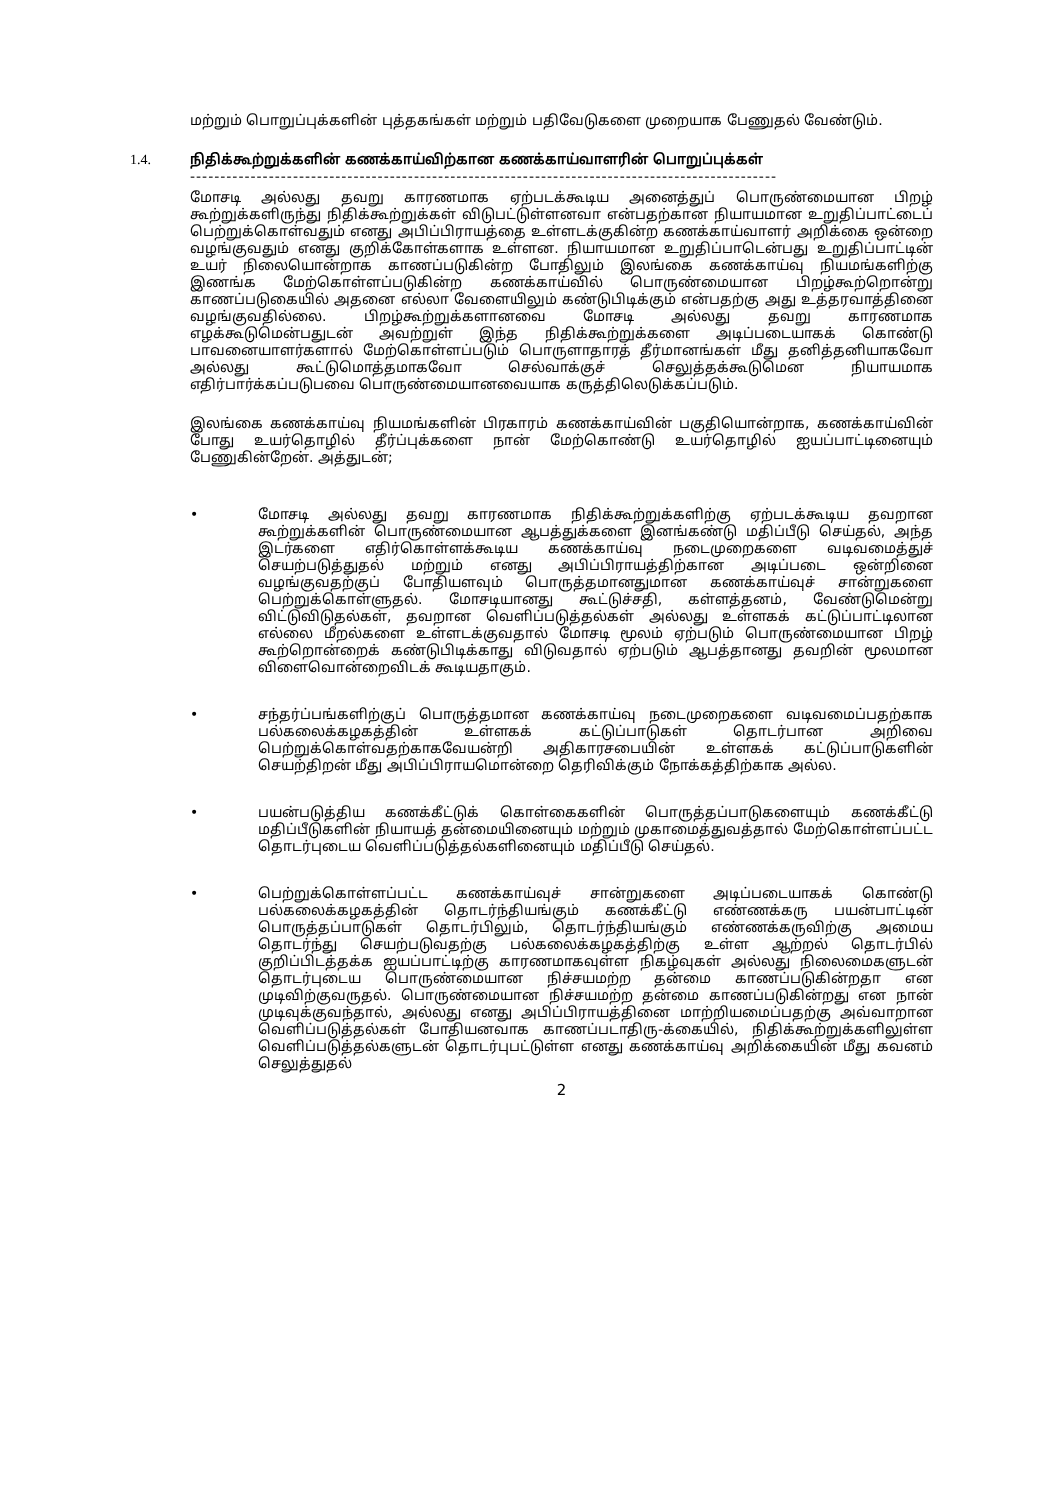மற்றும் பொறுப்புக்களின் புத்தகங்கள் மற்றும் பதிவேடுகளை முறையாக பேணுதல் வேண்டும்.
1.4. நிதிக்கூற்றுக்களின் கணக்காய்விற்கான கணக்காய்வாளரின் பொறுப்புக்கள்
-------------------------------------------------------------------------------------------------
மோசடி அல்லது தவறு காரணமாக ஏற்படக்கூடிய அனைத்துப் பொருண்மையான பிறழ் கூற்றுக்களிருந்து நிதிக்கூற்றுக்கள் விடுபட்டுள்ளனவா என்பதற்கான நியாயமான உறுதிப்பாட்டைப் பெற்றுக்கொள்வதும் எனது அபிப்பிராயத்தை உள்ளடக்குகின்ற கணக்காய்வாளர் அறிக்கை ஒன்றை வழங்குவதும் எனது குறிக்கோள்களாக உள்ளன. நியாயமான உறுதிப்பாடென்பது உறுதிப்பாட்டின் உயர் நிலையொன்றாக காணப்படுகின்ற போதிலும் இலங்கை கணக்காய்வு நியமங்களிற்கு இணங்க மேற்கொள்ளப்படுகின்ற கணக்காய்வில் பொருண்மையான பிறழ்கூற்றொன்று காணப்படுகையில் அதனை எல்லா வேளையிலும் கண்டுபிடிக்கும் என்பதற்கு அது உத்தரவாத்தினை வழங்குவதில்லை. பிறழ்கூற்றுக்களானவை மோசடி அல்லது தவறு காரணமாக எழக்கூடுமென்பதுடன் அவற்றுள் இந்த நிதிக்கூற்றுக்களை அடிப்படையாகக் கொண்டு பாவனையாளர்களால் மேற்கொள்ளப்படும் பொருளாதாரத் தீர்மானங்கள் மீது தனித்தனியாகவோ அல்லது கூட்டுமொத்தமாகவோ செல்வாக்குச் செலுத்தக்கூடுமென நியாயமாக எதிர்பார்க்கப்படுபவை பொருண்மையானவையாக கருத்திலெடுக்கப்படும்.
இலங்கை கணக்காய்வு நியமங்களின் பிரகாரம் கணக்காய்வின் பகுதியொன்றாக, கணக்காய்வின் போது உயர்தொழில் தீர்ப்புக்களை நான் மேற்கொண்டு உயர்தொழில் ஐயப்பாட்டினையும் பேணுகின்றேன். அத்துடன்;
• மோசடி அல்லது தவறு காரணமாக நிதிக்கூற்றுக்களிற்கு ஏற்படக்கூடிய தவறான கூற்றுக்களின் பொருண்மையான ஆபத்துக்களை இனங்கண்டு மதிப்பீடு செய்தல், அந்த இடர்களை எதிர்கொள்ளக்கூடிய கணக்காய்வு நடைமுறைகளை வடிவமைத்துச் செயற்படுத்துதல் மற்றும் எனது அபிப்பிராயத்திற்கான அடிப்படை ஒன்றினை வழங்குவதற்குப் போதியளவும் பொருத்தமானதுமான கணக்காய்வுச் சான்றுகளை பெற்றுக்கொள்ளுதல். மோசடியானது கூட்டுச்சதி, கள்ளத்தனம், வேண்டுமென்று விட்டுவிடுதல்கள், தவறான வெளிப்படுத்தல்கள் அல்லது உள்ளகக் கட்டுப்பாட்டிலான எல்லை மீறல்களை உள்ளடக்குவதால் மோசடி மூலம் ஏற்படும் பொருண்மையான பிறழ் கூற்றொன்றைக் கண்டுபிடிக்காது விடுவதால் ஏற்படும் ஆபத்தானது தவறின் மூலமான விளைவொன்றைவிடக் கூடியதாகும்.
• சந்தர்ப்பங்களிற்குப் பொருத்தமான கணக்காய்வு நடைமுறைகளை வடிவமைப்பதற்காக பல்கலைக்கழகத்தின் உள்ளகக் கட்டுப்பாடுகள் தொடர்பான அறிவை பெற்றுக்கொள்வதற்காகவேயன்றி அதிகாரசபையின் உள்ளகக் கட்டுப்பாடுகளின் செயற்திறன் மீது அபிப்பிராயமொன்றை தெரிவிக்கும் நோக்கத்திற்காக அல்ல.
• பயன்படுத்திய கணக்கீட்டுக் கொள்கைகளின் பொருத்தப்பாடுகளையும் கணக்கீட்டு மதிப்பீடுகளின் நியாயத் தன்மையினையும் மற்றும் முகாமைத்துவத்தால் மேற்கொள்ளப்பட்ட தொடர்புடைய வெளிப்படுத்தல்களினையும் மதிப்பீடு செய்தல்.
• பெற்றுக்கொள்ளப்பட்ட கணக்காய்வுச் சான்றுகளை அடிப்படையாகக் கொண்டு பல்கலைக்கழகத்தின் தொடர்ந்தியங்கும் கணக்கீட்டு எண்ணக்கரு பயன்பாட்டின் பொருத்தப்பாடுகள் தொடர்பிலும், தொடர்ந்தியங்கும் எண்ணக்கருவிற்கு அமைய தொடர்ந்து செயற்படுவதற்கு பல்கலைக்கழகத்திற்கு உள்ள ஆற்றல் தொடர்பில் குறிப்பிடத்தக்க ஐயப்பாட்டிற்கு காரணமாகவுள்ள நிகழ்வுகள் அல்லது நிலைமைகளுடன் தொடர்புடைய பொருண்மையான நிச்சயமற்ற தன்மை காணப்படுகின்றதா என முடிவிற்குவருதல். பொருண்மையான நிச்சயமற்ற தன்மை காணப்படுகின்றது என நான் முடிவுக்குவந்தால், அல்லது எனது அபிப்பிராயத்தினை மாற்றியமைப்பதற்கு அவ்வாறான வெளிப்படுத்தல்கள் போதியனவாக காணப்படாதிரு-க்கையில், நிதிக்கூற்றுக்களிலுள்ள வெளிப்படுத்தல்களுடன் தொடர்புபட்டுள்ள எனது கணக்காய்வு அறிக்கையின் மீது கவனம் செலுத்துதல்
2